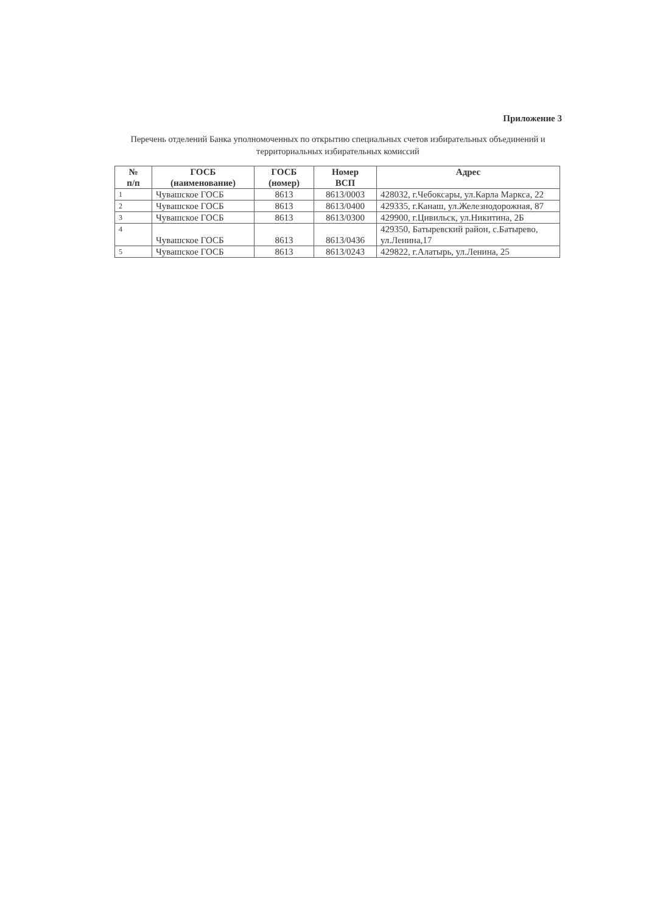Приложение 3
Перечень отделений Банка уполномоченных по открытию специальных счетов избирательных объединений и территориальных избирательных комиссий
| № п/п | ГОСБ (наименование) | ГОСБ (номер) | Номер ВСП | Адрес |
| --- | --- | --- | --- | --- |
| 1 | Чувашское ГОСБ | 8613 | 8613/0003 | 428032, г.Чебоксары, ул.Карла Маркса, 22 |
| 2 | Чувашское ГОСБ | 8613 | 8613/0400 | 429335, г.Канаш, ул.Железнодорожная, 87 |
| 3 | Чувашское ГОСБ | 8613 | 8613/0300 | 429900, г.Цивильск, ул.Никитина, 2Б |
| 4 | Чувашское ГОСБ | 8613 | 8613/0436 | 429350, Батыревский район, с.Батырево, ул.Ленина,17 |
| 5 | Чувашское ГОСБ | 8613 | 8613/0243 | 429822, г.Алатырь, ул.Ленина, 25 |